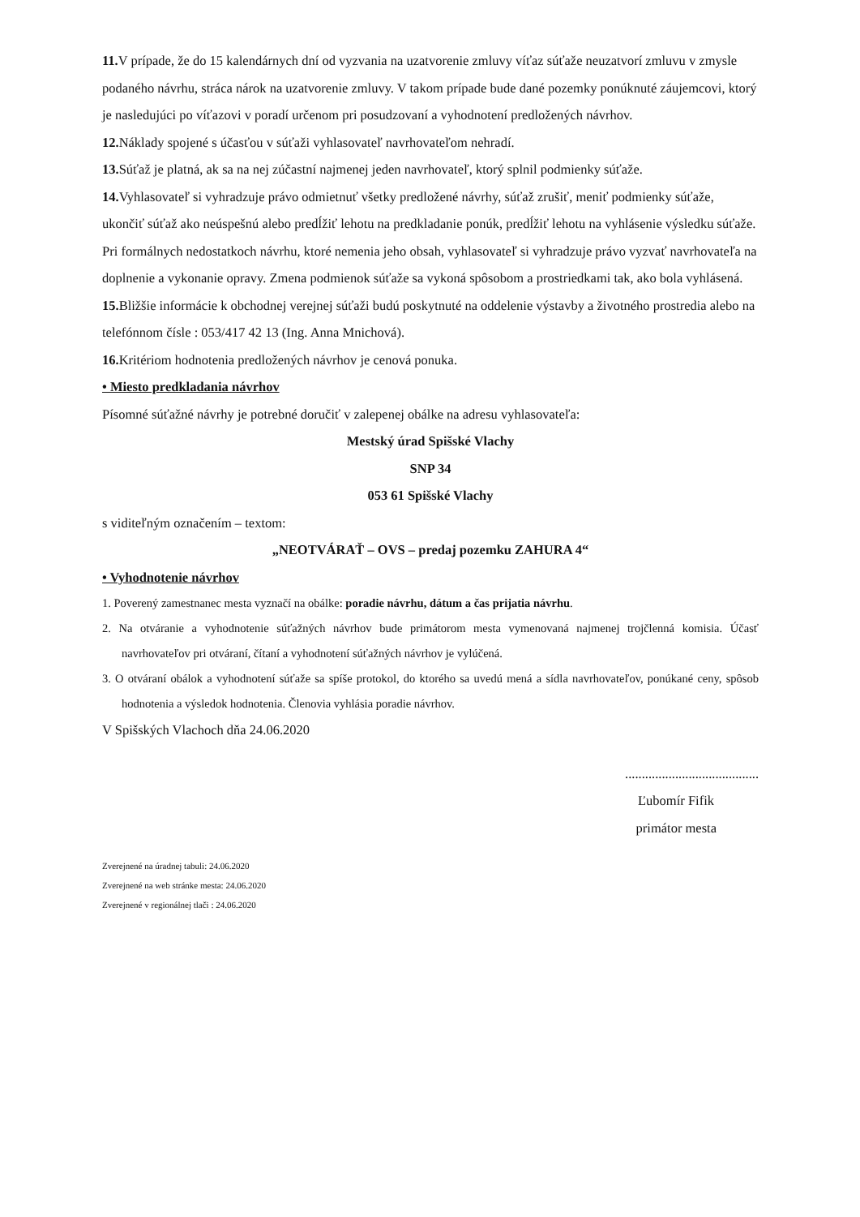11. V prípade, že do 15 kalendárnych dní od vyzvania na uzatvorenie zmluvy víťaz súťaže neuzatvorí zmluvu v zmysle podaného návrhu, stráca nárok na uzatvorenie zmluvy. V takom prípade bude dané pozemky ponúknuté záujemcovi, ktorý je nasledujúci po víťazovi v poradí určenom pri posudzovaní a vyhodnotení predložených návrhov.
12. Náklady spojené s účasťou v súťaži vyhlasovateľ navrhovateľom nehradí.
13. Súťaž je platná, ak sa na nej zúčastní najmenej jeden navrhovateľ, ktorý splnil podmienky súťaže.
14. Vyhlasovateľ si vyhradzuje právo odmietnuť všetky predložené návrhy, súťaž zrušiť, meniť podmienky súťaže, ukončiť súťaž ako neúspešnú alebo predĺžiť lehotu na predkladanie ponúk, predĺžiť lehotu na vyhlásenie výsledku súťaže. Pri formálnych nedostatkoch návrhu, ktoré nemenia jeho obsah, vyhlasovateľ si vyhradzuje právo vyzvať navrhovateľa na doplnenie a vykonanie opravy. Zmena podmienok súťaže sa vykoná spôsobom a prostriedkami tak, ako bola vyhlásená.
15. Bližšie informácie k obchodnej verejnej súťaži budú poskytnuté na oddelenie výstavby a životného prostredia alebo na telefónnom čísle : 053/417 42 13 (Ing. Anna Mnichová).
16. Kritériom hodnotenia predložených návrhov je cenová ponuka.
• Miesto predkladania návrhov
Písomné súťažné návrhy je potrebné doručiť v zalepenej obálke na adresu vyhlasovateľa:
Mestský úrad Spišské Vlachy
SNP 34
053 61 Spišské Vlachy
s viditeľným označením – textom:
„NEOTVÁRAŤ – OVS – predaj pozemku ZAHURA 4“
• Vyhodnotenie návrhov
1. Poverený zamestnanec mesta vyznačí na obálke: poradie návrhu, dátum a čas prijatia návrhu.
2. Na otváranie a vyhodnotenie súťažných návrhov bude primátorom mesta vymenovaná najmenej trojčlenná komisia. Účasť navrhovateľov pri otváraní, čítaní a vyhodnotení súťažných návrhov je vylúčená.
3. O otváraní obálok a vyhodnotení súťaže sa spíše protokol, do ktorého sa uvedú mená a sídla navrhovateľov, ponúkané ceny, spôsob hodnotenia a výsledok hodnotenia. Členovia vyhlásia poradie návrhov.
V Spišských Vlachoch dňa 24.06.2020
........................................
Ľubomír Fifik
primátor mesta
Zverejnené na úradnej tabuli: 24.06.2020
Zverejnené na web stránke mesta: 24.06.2020
Zverejnené v regionálnej tlači : 24.06.2020